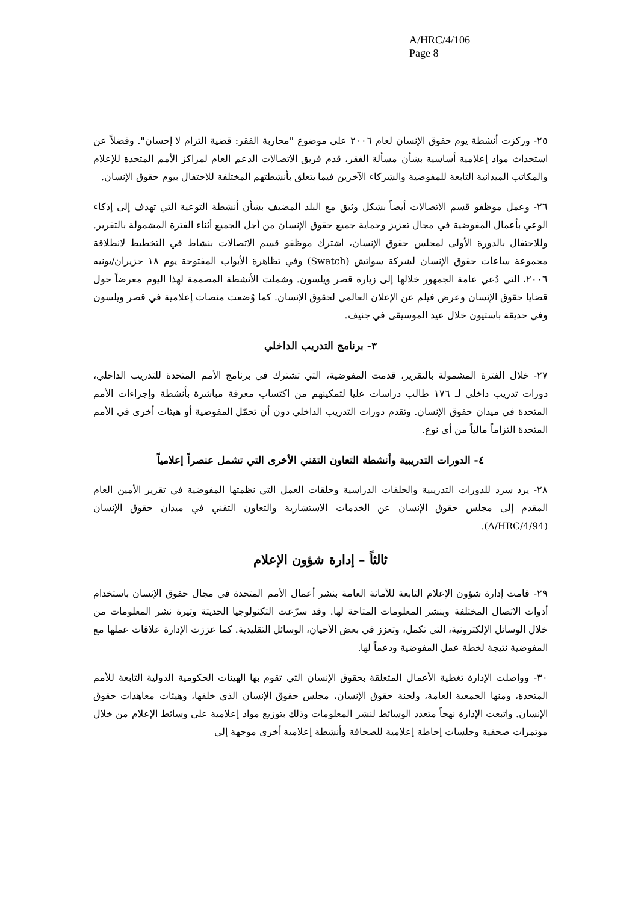A/HRC/4/106
Page 8
٢٥- وركزت أنشطة يوم حقوق الإنسان لعام ٢٠٠٦ على موضوع "محاربة الفقر: قضية التزام لا إحسان". وفضلاً عن استحداث مواد إعلامية أساسية بشأن مسألة الفقر، قدم فريق الاتصالات الدعم العام لمراكز الأمم المتحدة للإعلام والمكاتب الميدانية التابعة للمفوضية والشركاء الآخرين فيما يتعلق بأنشطتهم المختلفة للاحتفال بيوم حقوق الإنسان.
٢٦- وعمل موظفو قسم الاتصالات أيضاً بشكل وثيق مع البلد المضيف بشأن أنشطة التوعية التي تهدف إلى إذكاء الوعي بأعمال المفوضية في مجال تعزيز وحماية جميع حقوق الإنسان من أجل الجميع أثناء الفترة المشمولة بالتقرير. وللاحتفال بالدورة الأولى لمجلس حقوق الإنسان، اشترك موظفو قسم الاتصالات بنشاط في التخطيط لانطلاقة مجموعة ساعات حقوق الإنسان لشركة سواتش (Swatch) وفي تظاهرة الأبواب المفتوحة يوم ١٨ حزيران/يونيه ٢٠٠٦، التي دُعي عامة الجمهور خلالها إلى زيارة قصر ويلسون. وشملت الأنشطة المصممة لهذا اليوم معرضاً حول قضايا حقوق الإنسان وعرض فيلم عن الإعلان العالمي لحقوق الإنسان. كما وُضعت منصات إعلامية في قصر ويلسون وفي حديقة باستيون خلال عيد الموسيقى في جنيف.
٣- برنامج التدريب الداخلي
٢٧- خلال الفترة المشمولة بالتقرير، قدمت المفوضية، التي تشترك في برنامج الأمم المتحدة للتدريب الداخلي، دورات تدريب داخلي لـ ١٧٦ طالب دراسات عليا لتمكينهم من اكتساب معرفة مباشرة بأنشطة وإجراءات الأمم المتحدة في ميدان حقوق الإنسان. وتقدم دورات التدريب الداخلي دون أن تحمّل المفوضية أو هيئات أخرى في الأمم المتحدة التزاماً مالياً من أي نوع.
٤- الدورات التدريبية وأنشطة التعاون التقني الأخرى التي تشمل عنصراً إعلامياً
٢٨- يرد سرد للدورات التدريبية والحلقات الدراسية وحلقات العمل التي نظمتها المفوضية في تقرير الأمين العام المقدم إلى مجلس حقوق الإنسان عن الخدمات الاستشارية والتعاون التقني في ميدان حقوق الإنسان (A/HRC/4/94).
ثالثاً – إدارة شؤون الإعلام
٢٩- قامت إدارة شؤون الإعلام التابعة للأمانة العامة بنشر أعمال الأمم المتحدة في مجال حقوق الإنسان باستخدام أدوات الاتصال المختلفة وبنشر المعلومات المتاحة لها. وقد سرّعت التكنولوجيا الحديثة وتيرة نشر المعلومات من خلال الوسائل الإلكترونية، التي تكمل، وتعزز في بعض الأحيان، الوسائل التقليدية. كما عززت الإدارة علاقات عملها مع المفوضية نتيجة لخطة عمل المفوضية ودعماً لها.
٣٠- وواصلت الإدارة تغطية الأعمال المتعلقة بحقوق الإنسان التي تقوم بها الهيئات الحكومية الدولية التابعة للأمم المتحدة، ومنها الجمعية العامة، ولجنة حقوق الإنسان، مجلس حقوق الإنسان الذي خلفها، وهيئات معاهدات حقوق الإنسان. واتبعت الإدارة نهجاً متعدد الوسائط لنشر المعلومات وذلك بتوزيع مواد إعلامية على وسائط الإعلام من خلال مؤتمرات صحفية وجلسات إحاطة إعلامية للصحافة وأنشطة إعلامية أخرى موجهة إلى